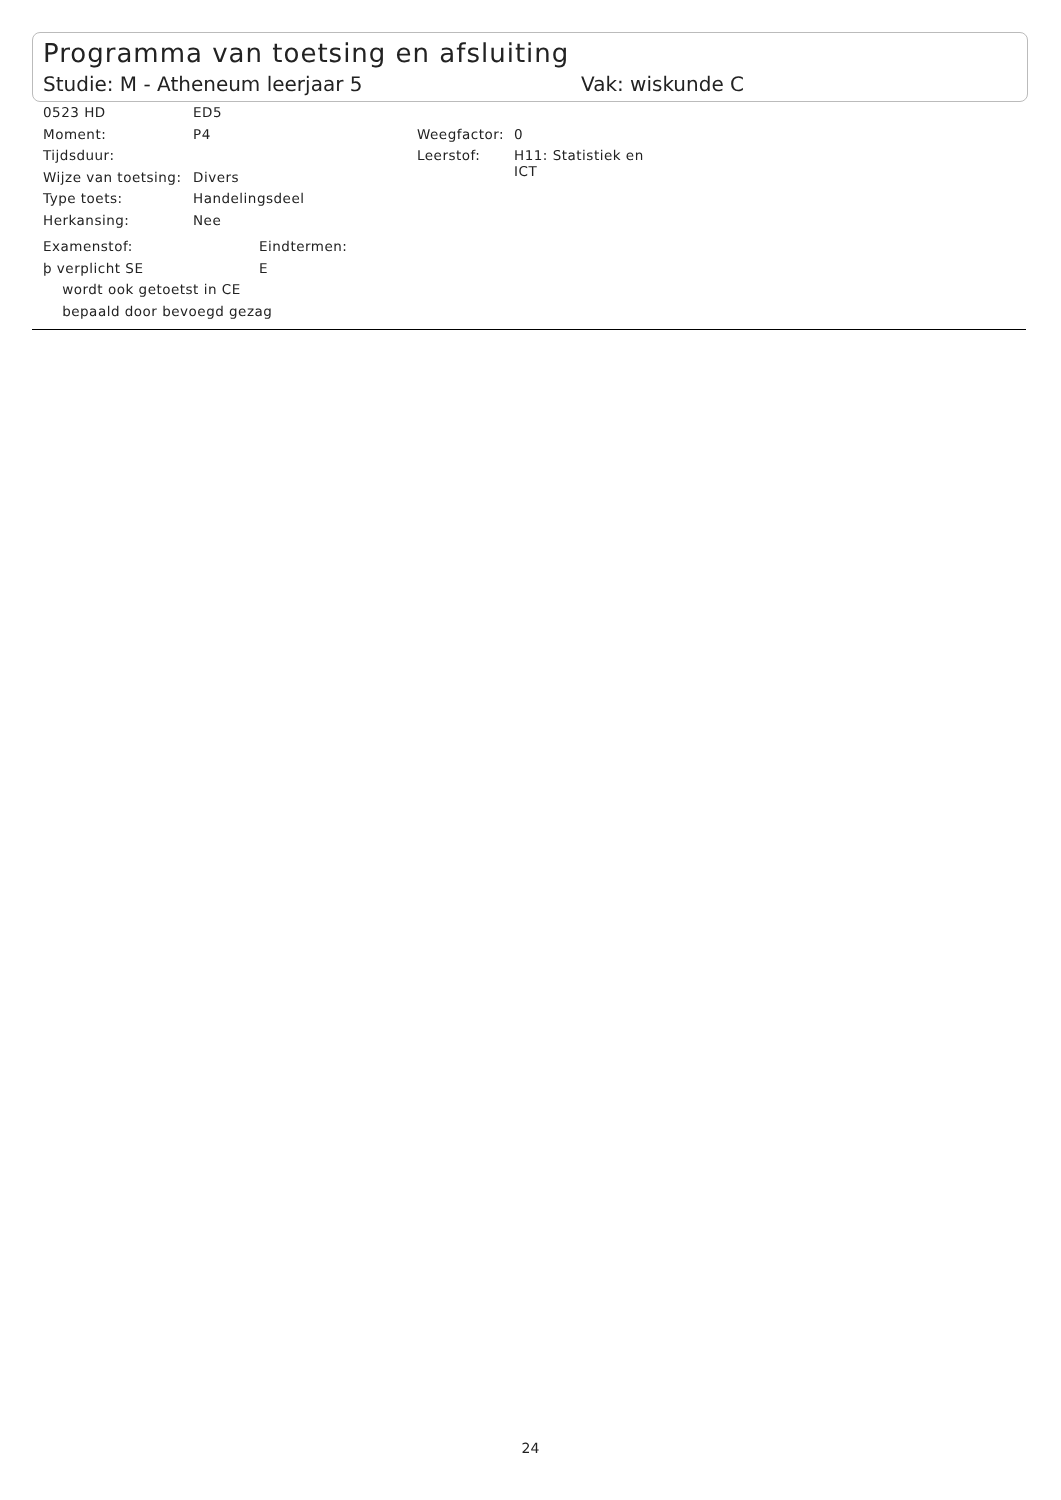Programma van toetsing en afsluiting
Studie: M - Atheneum leerjaar 5 Vak: wiskunde C
0523 HD ED5
Moment: P4 Weegfactor: 0
Tijdsduur: Leerstof: H11: Statistiek en
ICT
Wijze van toetsing: Divers
Type toets: Handelingsdeel
Herkansing: Nee
Examenstof: Eindtermen:
þ verplicht SE E
wordt ook getoetst in CE
bepaald door bevoegd gezag
24